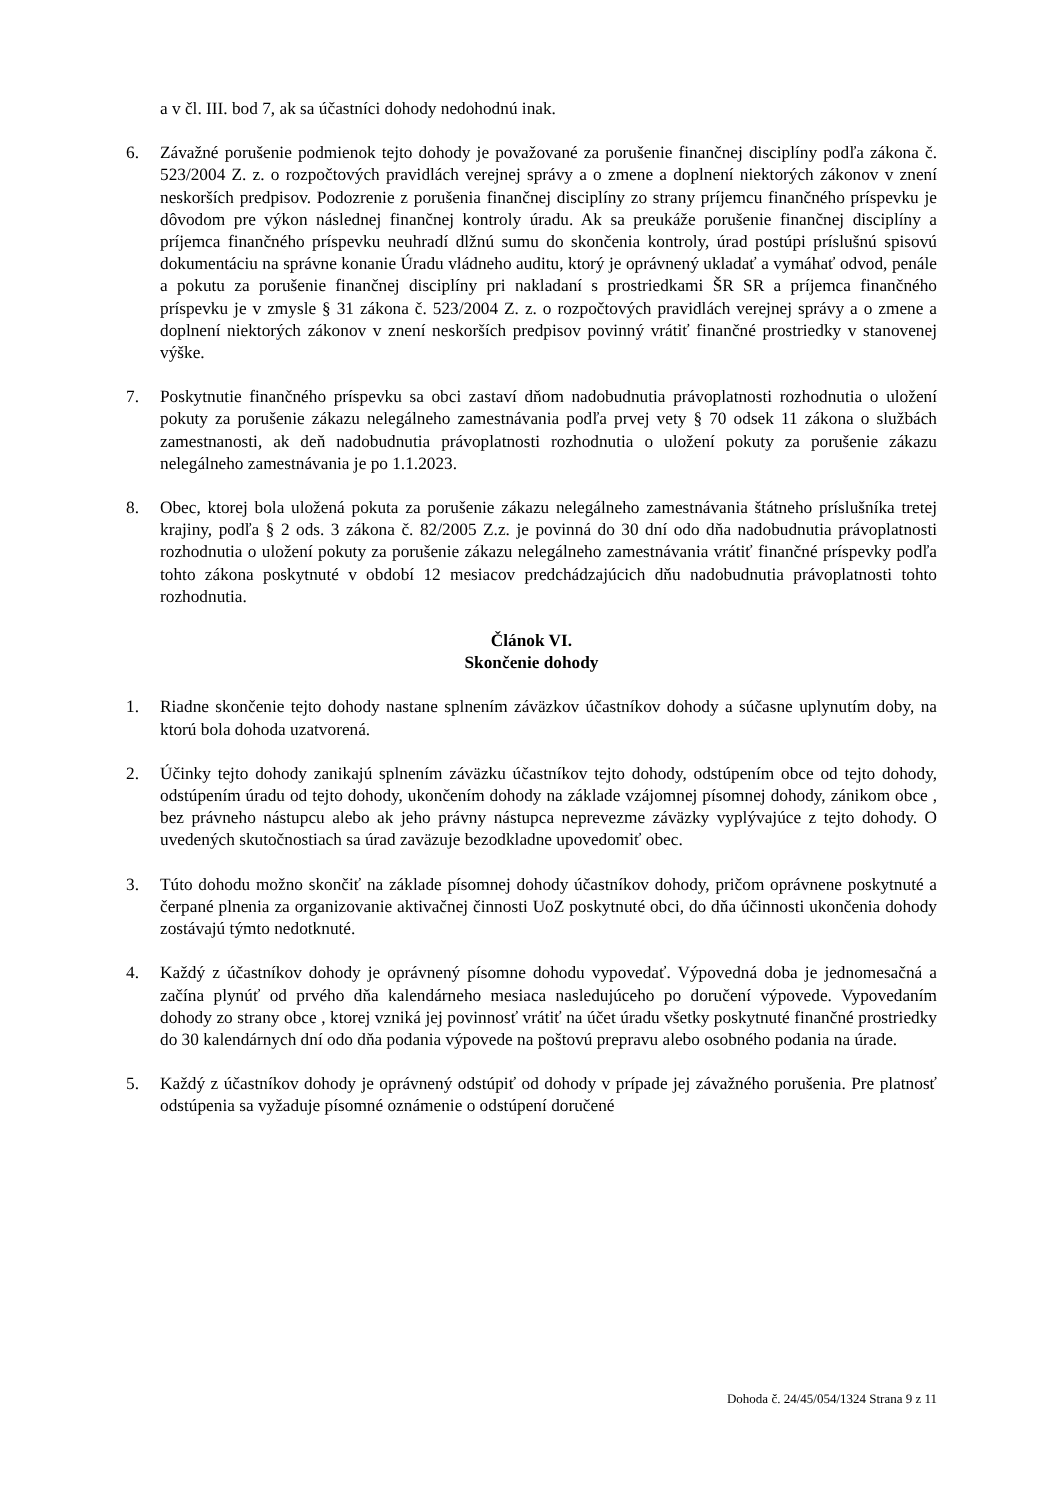a v čl. III. bod 7, ak sa účastníci dohody nedohodnú inak.
6. Závažné porušenie podmienok tejto dohody je považované za porušenie finančnej disciplíny podľa zákona č. 523/2004 Z. z. o rozpočtových pravidlách verejnej správy a o zmene a doplnení niektorých zákonov v znení neskorších predpisov. Podozrenie z porušenia finančnej disciplíny zo strany príjemcu finančného príspevku je dôvodom pre výkon následnej finančnej kontroly úradu. Ak sa preukáže porušenie finančnej disciplíny a príjemca finančného príspevku neuhradí dlžnú sumu do skončenia kontroly, úrad postúpi príslušnú spisovú dokumentáciu na správne konanie Úradu vládneho auditu, ktorý je oprávnený ukladať a vymáhať odvod, penále a pokutu za porušenie finančnej disciplíny pri nakladaní s prostriedkami ŠR SR a príjemca finančného príspevku je v zmysle § 31 zákona č. 523/2004 Z. z. o rozpočtových pravidlách verejnej správy a o zmene a doplnení niektorých zákonov v znení neskorších predpisov povinný vrátiť finančné prostriedky v stanovenej výške.
7. Poskytnutie finančného príspevku sa obci zastaví dňom nadobudnutia právoplatnosti rozhodnutia o uložení pokuty za porušenie zákazu nelegálneho zamestnávania podľa prvej vety § 70 odsek 11 zákona o službách zamestnanosti, ak deň nadobudnutia právoplatnosti rozhodnutia o uložení pokuty za porušenie zákazu nelegálneho zamestnávania je po 1.1.2023.
8. Obec, ktorej bola uložená pokuta za porušenie zákazu nelegálneho zamestnávania štátneho príslušníka tretej krajiny, podľa § 2 ods. 3 zákona č. 82/2005 Z.z. je povinná do 30 dní odo dňa nadobudnutia právoplatnosti rozhodnutia o uložení pokuty za porušenie zákazu nelegálneho zamestnávania vrátiť finančné príspevky podľa tohto zákona poskytnuté v období 12 mesiacov predchádzajúcich dňu nadobudnutia právoplatnosti tohto rozhodnutia.
Článok VI.
Skončenie dohody
1. Riadne skončenie tejto dohody nastane splnením záväzkov účastníkov dohody a súčasne uplynutím doby, na ktorú bola dohoda uzatvorená.
2. Účinky tejto dohody zanikajú splnením záväzku účastníkov tejto dohody, odstúpením obce od tejto dohody, odstúpením úradu od tejto dohody, ukončením dohody na základe vzájomnej písomnej dohody, zánikom obce , bez právneho nástupcu alebo ak jeho právny nástupca neprevezme záväzky vyplývajúce z tejto dohody. O uvedených skutočnostiach sa úrad zaväzuje bezodkladne upovedomiť obec.
3. Túto dohodu možno skončiť na základe písomnej dohody účastníkov dohody, pričom oprávnene poskytnuté a čerpané plnenia za organizovanie aktivačnej činnosti UoZ poskytnuté obci, do dňa účinnosti ukončenia dohody zostávajú týmto nedotknuté.
4. Každý z účastníkov dohody je oprávnený písomne dohodu vypovedať. Výpovedná doba je jednomesačná a začína plynúť od prvého dňa kalendárneho mesiaca nasledujúceho po doručení výpovede. Vypovedaním dohody zo strany obce , ktorej vzniká jej povinnosť vrátiť na účet úradu všetky poskytnuté finančné prostriedky do 30 kalendárnych dní odo dňa podania výpovede na poštovú prepravu alebo osobného podania na úrade.
5. Každý z účastníkov dohody je oprávnený odstúpiť od dohody v prípade jej závažného porušenia. Pre platnosť odstúpenia sa vyžaduje písomné oznámenie o odstúpení doručené
Dohoda č. 24/45/054/1324 Strana 9 z 11